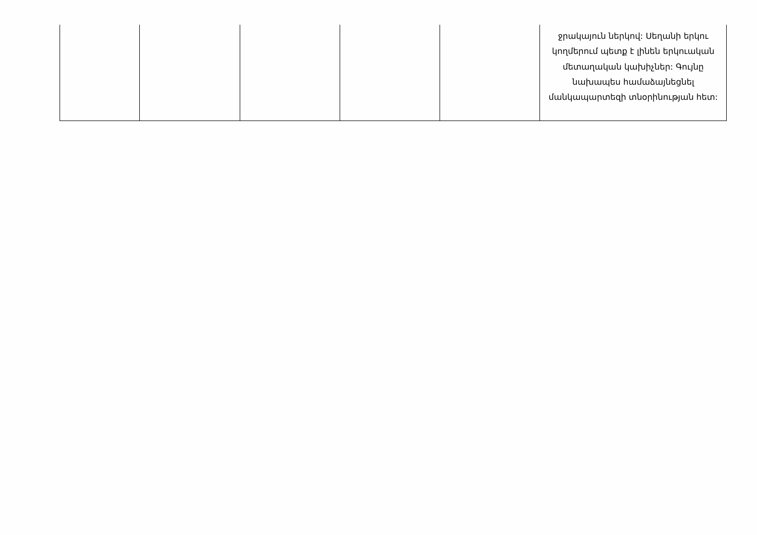| | | | | | ջրակայուն ներկով: Սեղանի երկու կողմերում պետք է լինեն երկուական մետաղական կախիչներ: Գույնը նախապես համաձայնեցնել մանկապարտեզի տնօրինության հետ: |